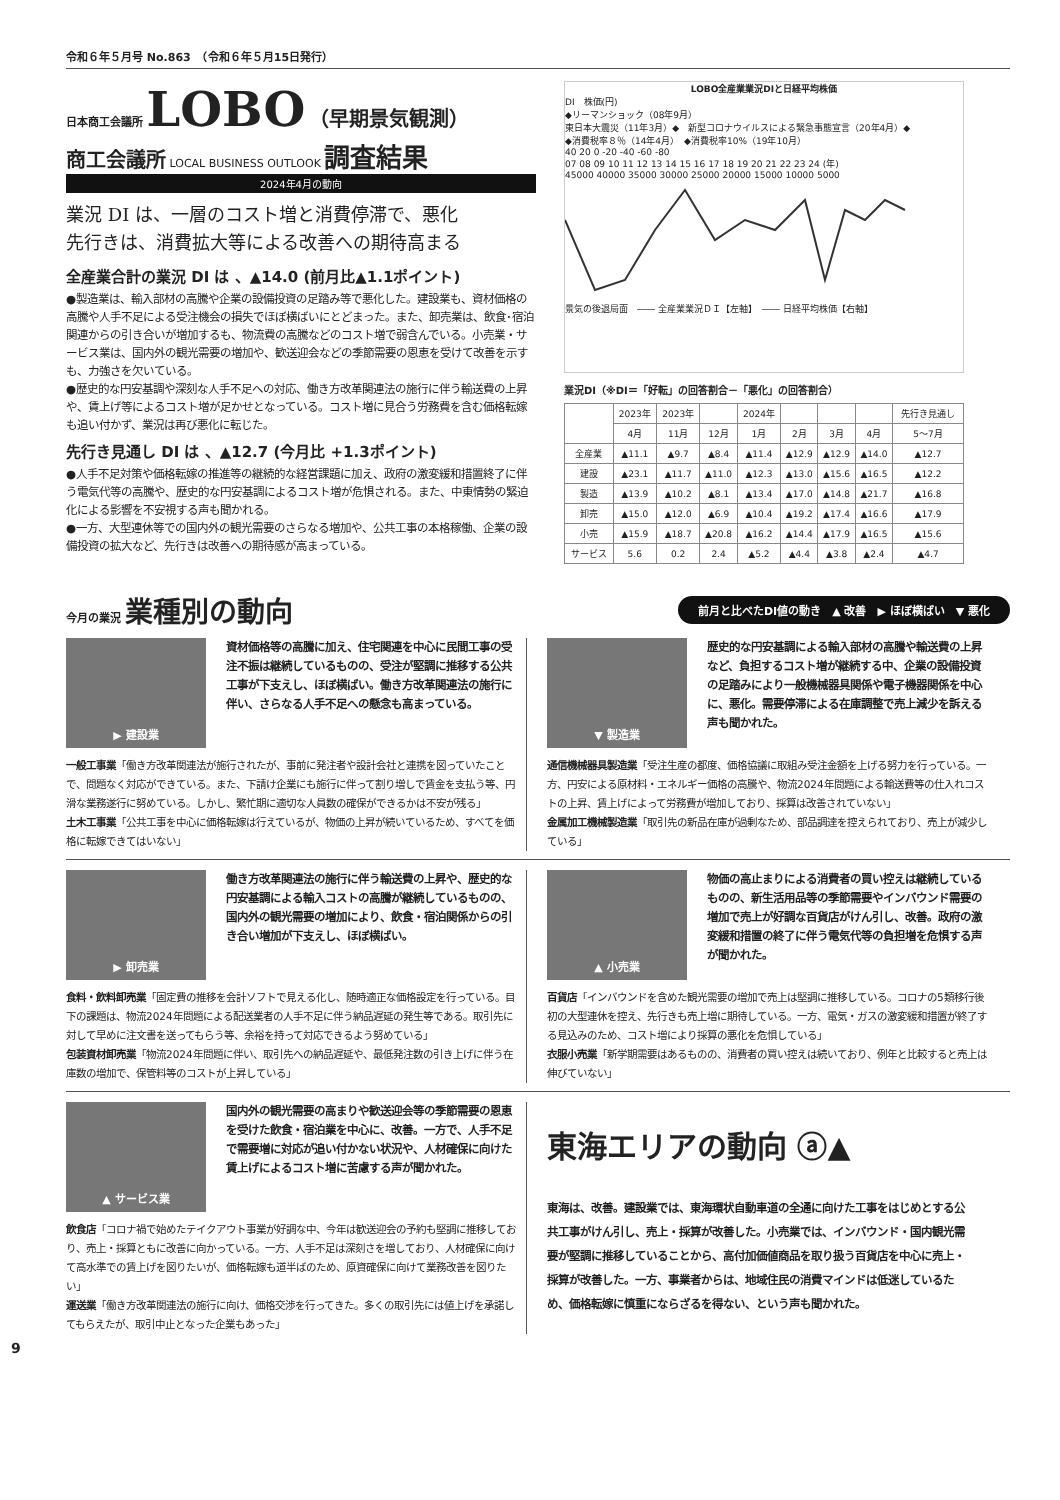令和６年５月号 No.863　（令和６年５月15日発行）
日本商工会議所
LOBO
（早期景気観測）
商工会議所 LOCAL BUSINESS OUTLOOK 調査結果
2024年4月の動向
業況 DI は、一層のコスト増と消費停滞で、悪化
先行きは、消費拡大等による改善への期待高まる
全産業合計の業況 DI は 、▲14.0 (前月比▲1.1ポイント)
●製造業は、輸入部材の高騰や企業の設備投資の足踏み等で悪化した。建設業も、資材価格の高騰や人手不足による受注機会の損失でほぼ横ばいにとどまった。また、卸売業は、飲食･宿泊関連からの引き合いが増加するも、物流費の高騰などのコスト増で弱含んでいる。小売業・サービス業は、国内外の観光需要の増加や、歓送迎会などの季節需要の恩恵を受けて改善を示すも、力強さを欠いている。
●歴史的な円安基調や深刻な人手不足への対応、働き方改革関連法の施行に伴う輸送費の上昇や、賃上げ等によるコスト増が足かせとなっている。コスト増に見合う労務費を含む価格転嫁も追い付かず、業況は再び悪化に転じた。
先行き見通し DI は 、▲12.7 (今月比 +1.3ポイント)
●人手不足対策や価格転嫁の推進等の継続的な経営課題に加え、政府の激変緩和措置終了に伴う電気代等の高騰や、歴史的な円安基調によるコスト増が危惧される。また、中東情勢の緊迫化による影響を不安視する声も聞かれる。
●一方、大型連休等での国内外の観光需要のさらなる増加や、公共工事の本格稼働、企業の設備投資の拡大など、先行きは改善への期待感が高まっている。
LOBO全産業業況DIと日経平均株価
DI　株価(円)
◆リーマンショック（08年9月）
東日本大震災（11年3月）◆　新型コロナウイルスによる緊急事態宣言（20年4月）◆
◆消費税率８％（14年4月）　◆消費税率10%（19年10月）
40 20 0 -20 -40 -60 -80
07 08 09 10 11 12 13 14 15 16 17 18 19 20 21 22 23 24 (年)
45000 40000 35000 30000 25000 20000 15000 10000 5000
景気の後退局面　―― 全産業業況ＤＩ【左軸】　―― 日経平均株価【右軸】
業況DI（※DI＝「好転」の回答割合－「悪化」の回答割合）
| | 2023年 | 2023年 | | 2024年 | | | | 先行き見通し |
| --- | --- | --- | --- | --- | --- | --- | --- | --- |
| | 4月 | 11月 | 12月 | 1月 | 2月 | 3月 | 4月 | 5〜7月 |
| 全産業 | ▲11.1 | ▲9.7 | ▲8.4 | ▲11.4 | ▲12.9 | ▲12.9 | ▲14.0 | ▲12.7 |
| 建設 | ▲23.1 | ▲11.7 | ▲11.0 | ▲12.3 | ▲13.0 | ▲15.6 | ▲16.5 | ▲12.2 |
| 製造 | ▲13.9 | ▲10.2 | ▲8.1 | ▲13.4 | ▲17.0 | ▲14.8 | ▲21.7 | ▲16.8 |
| 卸売 | ▲15.0 | ▲12.0 | ▲6.9 | ▲10.4 | ▲19.2 | ▲17.4 | ▲16.6 | ▲17.9 |
| 小売 | ▲15.9 | ▲18.7 | ▲20.8 | ▲16.2 | ▲14.4 | ▲17.9 | ▲16.5 | ▲15.6 |
| サービス | 5.6 | 0.2 | 2.4 | ▲5.2 | ▲4.4 | ▲3.8 | ▲2.4 | ▲4.7 |
今月の業況 業種別の動向
前月と比べたDI値の動き　▲ 改善　▶ ほぼ横ばい　▼ 悪化
▶ 建設業
資材価格等の高騰に加え、住宅関連を中心に民間工事の受注不振は継続しているものの、受注が堅調に推移する公共工事が下支えし、ほぼ横ばい。働き方改革関連法の施行に伴い、さらなる人手不足への懸念も高まっている。
一般工事業「働き方改革関連法が施行されたが、事前に発注者や設計会社と連携を図っていたことで、問題なく対応ができている。また、下請け企業にも施行に伴って割り増しで賃金を支払う等、円滑な業務遂行に努めている。しかし、繁忙期に適切な人員数の確保ができるかは不安が残る」
土木工事業「公共工事を中心に価格転嫁は行えているが、物価の上昇が続いているため、すべてを価格に転嫁できてはいない」
▼ 製造業
歴史的な円安基調による輸入部材の高騰や輸送費の上昇など、負担するコスト増が継続する中、企業の設備投資の足踏みにより一般機械器具関係や電子機器関係を中心に、悪化。需要停滞による在庫調整で売上減少を訴える声も聞かれた。
通信機械器具製造業「受注生産の都度、価格協議に取組み受注金額を上げる努力を行っている。一方、円安による原材料・エネルギー価格の高騰や、物流2024年問題による輸送費等の仕入れコストの上昇、賃上げによって労務費が増加しており、採算は改善されていない」
金属加工機械製造業「取引先の新品在庫が過剰なため、部品調達を控えられており、売上が減少している」
▶ 卸売業
働き方改革関連法の施行に伴う輸送費の上昇や、歴史的な円安基調による輸入コストの高騰が継続しているものの、国内外の観光需要の増加により、飲食・宿泊関係からの引き合い増加が下支えし、ほぼ横ばい。
食料・飲料卸売業「固定費の推移を会計ソフトで見える化し、随時適正な価格設定を行っている。目下の課題は、物流2024年問題による配送業者の人手不足に伴う納品遅延の発生等である。取引先に対して早めに注文書を送ってもらう等、余裕を持って対応できるよう努めている」
包装資材卸売業「物流2024年問題に伴い、取引先への納品遅延や、最低発注数の引き上げに伴う在庫数の増加で、保管料等のコストが上昇している」
▲ 小売業
物価の高止まりによる消費者の買い控えは継続しているものの、新生活用品等の季節需要やインバウンド需要の増加で売上が好調な百貨店がけん引し、改善。政府の激変緩和措置の終了に伴う電気代等の負担増を危惧する声が聞かれた。
百貨店「インバウンドを含めた観光需要の増加で売上は堅調に推移している。コロナの5類移行後初の大型連休を控え、先行きも売上増に期待している。一方、電気・ガスの激変緩和措置が終了する見込みのため、コスト増により採算の悪化を危惧している」
衣服小売業「新学期需要はあるものの、消費者の買い控えは続いており、例年と比較すると売上は伸びていない」
▲ サービス業
国内外の観光需要の高まりや歓送迎会等の季節需要の恩恵を受けた飲食・宿泊業を中心に、改善。一方で、人手不足で需要増に対応が追い付かない状況や、人材確保に向けた賃上げによるコスト増に苦慮する声が聞かれた。
飲食店「コロナ禍で始めたテイクアウト事業が好調な中、今年は歓送迎会の予約も堅調に推移しており、売上・採算ともに改善に向かっている。一方、人手不足は深刻さを増しており、人材確保に向けて高水準での賃上げを図りたいが、価格転嫁も道半ばのため、原資確保に向けて業務改善を図りたい」
運送業「働き方改革関連法の施行に向け、価格交渉を行ってきた。多くの取引先には値上げを承諾してもらえたが、取引中止となった企業もあった」
東海エリアの動向 ⓐ▲
東海は、改善。建設業では、東海環状自動車道の全通に向けた工事をはじめとする公共工事がけん引し、売上・採算が改善した。小売業では、インバウンド・国内観光需要が堅調に推移していることから、高付加価値商品を取り扱う百貨店を中心に売上・採算が改善した。一方、事業者からは、地域住民の消費マインドは低迷しているため、価格転嫁に慎重にならざるを得ない、という声も聞かれた。
9